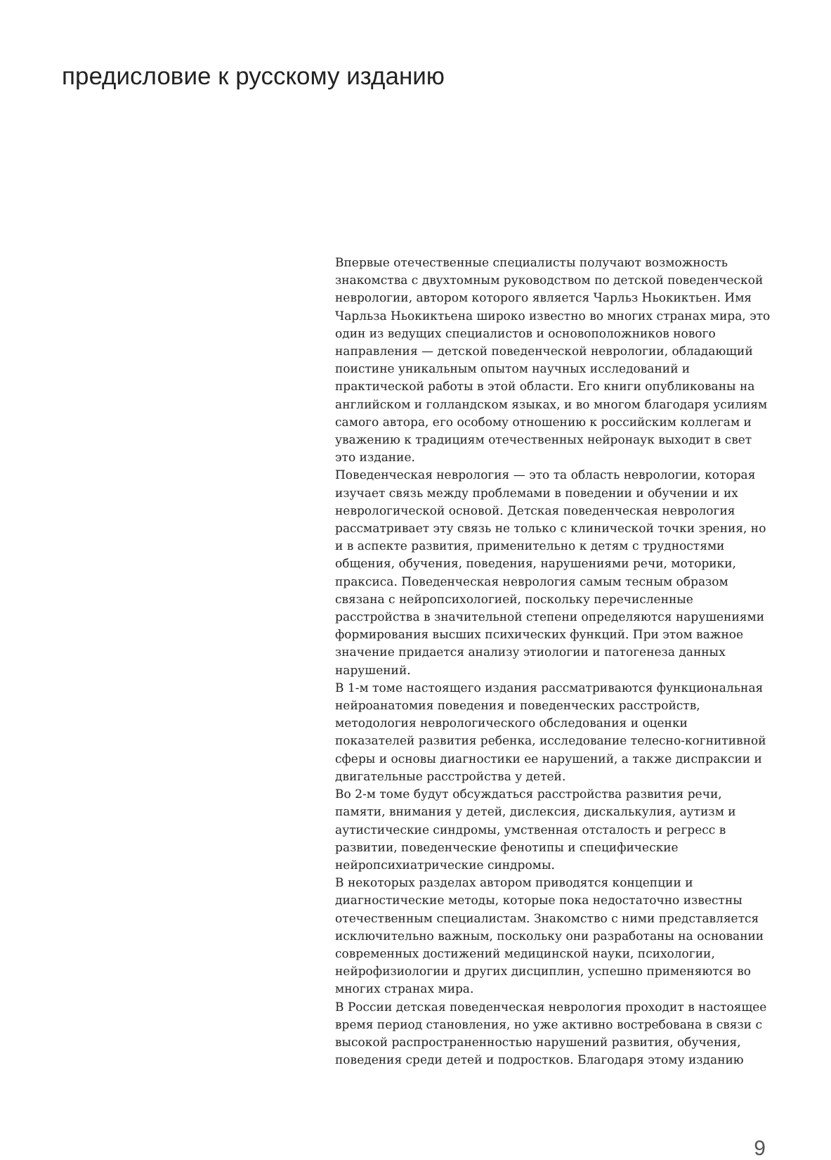предисловие к русскому изданию
Впервые отечественные специалисты получают возможность знакомства с двухтомным руководством по детской поведенческой неврологии, автором которого является Чарльз Ньокиктьен. Имя Чарльза Ньокиктьена широко известно во многих странах мира, это один из ведущих специалистов и основоположников нового направления — детской поведенческой неврологии, обладающий поистине уникальным опытом научных исследований и практической работы в этой области. Его книги опубликованы на английском и голландском языках, и во многом благодаря усилиям самого автора, его особому отношению к российским коллегам и уважению к традициям отечественных нейронаук выходит в свет это издание.
Поведенческая неврология — это та область неврологии, которая изучает связь между проблемами в поведении и обучении и их неврологической основой. Детская поведенческая неврология рассматривает эту связь не только с клинической точки зрения, но и в аспекте развития, применительно к детям с трудностями общения, обучения, поведения, нарушениями речи, моторики, праксиса. Поведенческая неврология самым тесным образом связана с нейропсихологией, поскольку перечисленные расстройства в значительной степени определяются нарушениями формирования высших психических функций. При этом важное значение придается анализу этиологии и патогенеза данных нарушений.
В 1-м томе настоящего издания рассматриваются функциональная нейроанатомия поведения и поведенческих расстройств, методология неврологического обследования и оценки показателей развития ребенка, исследование телесно-когнитивной сферы и основы диагностики ее нарушений, а также диспраксии и двигательные расстройства у детей.
Во 2-м томе будут обсуждаться расстройства развития речи, памяти, внимания у детей, дислексия, дискалькулия, аутизм и аутистические синдромы, умственная отсталость и регресс в развитии, поведенческие фенотипы и специфические нейропсихиатрические синдромы.
В некоторых разделах автором приводятся концепции и диагностические методы, которые пока недостаточно известны отечественным специалистам. Знакомство с ними представляется исключительно важным, поскольку они разработаны на основании современных достижений медицинской науки, психологии, нейрофизиологии и других дисциплин, успешно применяются во многих странах мира.
В России детская поведенческая неврология проходит в настоящее время период становления, но уже активно востребована в связи с высокой распространенностью нарушений развития, обучения, поведения среди детей и подростков. Благодаря этому изданию
9